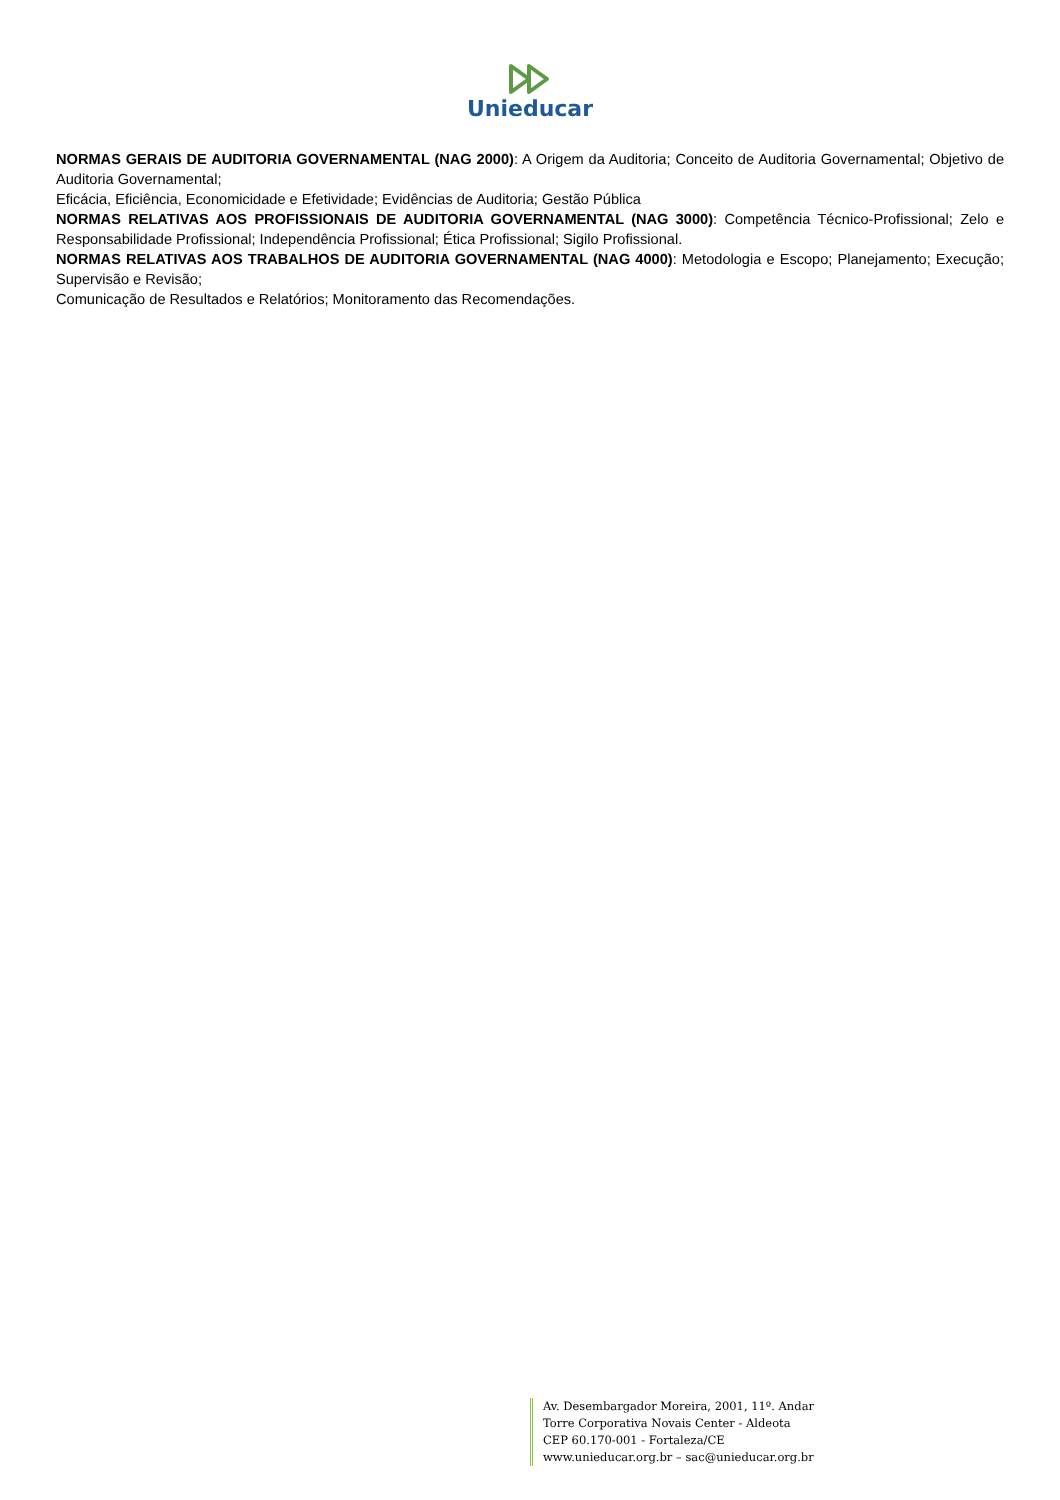Unieducar
NORMAS GERAIS DE AUDITORIA GOVERNAMENTAL (NAG 2000): A Origem da Auditoria; Conceito de Auditoria Governamental; Objetivo de Auditoria Governamental;
Eficácia, Eficiência, Economicidade e Efetividade; Evidências de Auditoria; Gestão Pública
NORMAS RELATIVAS AOS PROFISSIONAIS DE AUDITORIA GOVERNAMENTAL (NAG 3000): Competência Técnico-Profissional; Zelo e Responsabilidade Profissional; Independência Profissional; Ética Profissional; Sigilo Profissional.
NORMAS RELATIVAS AOS TRABALHOS DE AUDITORIA GOVERNAMENTAL (NAG 4000): Metodologia e Escopo; Planejamento; Execução; Supervisão e Revisão;
Comunicação de Resultados e Relatórios; Monitoramento das Recomendações.
Av. Desembargador Moreira, 2001, 11º. Andar
Torre Corporativa Novais Center - Aldeota
CEP 60.170-001 - Fortaleza/CE
www.unieducar.org.br – sac@unieducar.org.br